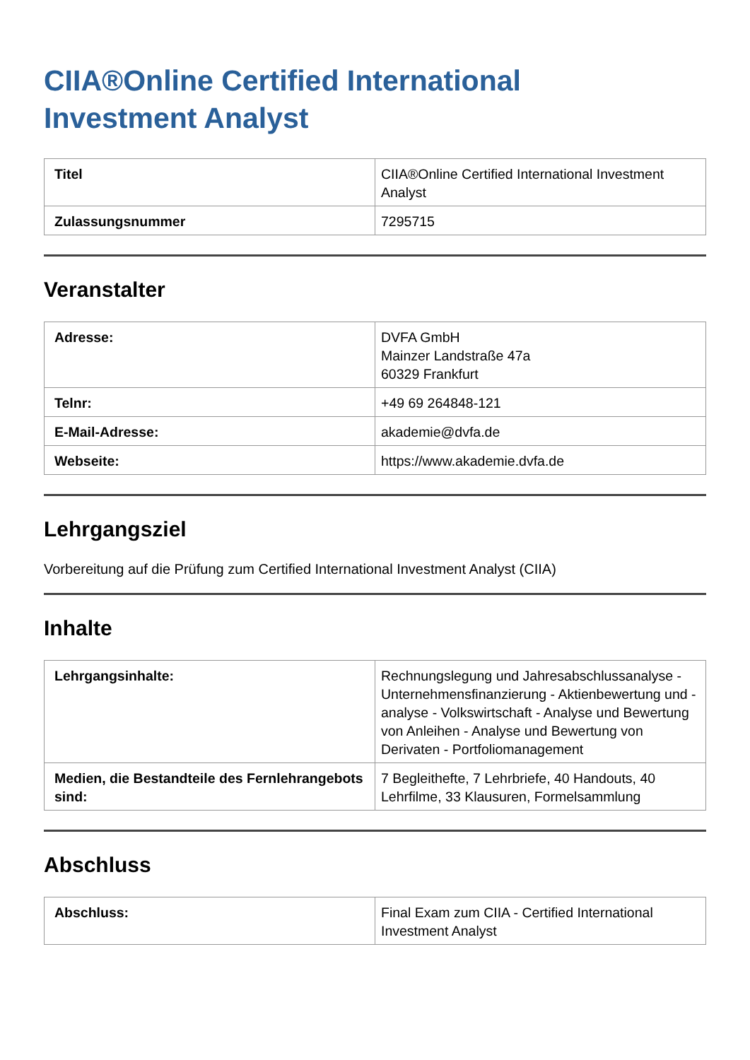CIIA®Online Certified International
Investment Analyst
| Titel | CIIA®Online Certified International Investment Analyst |
| Zulassungsnummer | 7295715 |
Veranstalter
| Adresse: | DVFA GmbH Mainzer Landstraße 47a 60329 Frankfurt |
| Telnr: | +49 69 264848-121 |
| E-Mail-Adresse: | akademie@dvfa.de |
| Webseite: | https://www.akademie.dvfa.de |
Lehrgangsziel
Vorbereitung auf die Prüfung zum Certified International Investment Analyst (CIIA)
Inhalte
| Lehrgangsinhalte: | Rechnungslegung und Jahresabschlussanalyse - Unternehmensfinanzierung - Aktienbewertung und -analyse - Volkswirtschaft - Analyse und Bewertung von Anleihen - Analyse und Bewertung von Derivaten - Portfoliomanagement |
| Medien, die Bestandteile des Fernlehrangebots sind: | 7 Begleithefte, 7 Lehrbriefe, 40 Handouts, 40 Lehrfilme, 33 Klausuren, Formelsammlung |
Abschluss
| Abschluss: | Final Exam zum CIIA - Certified International Investment Analyst |